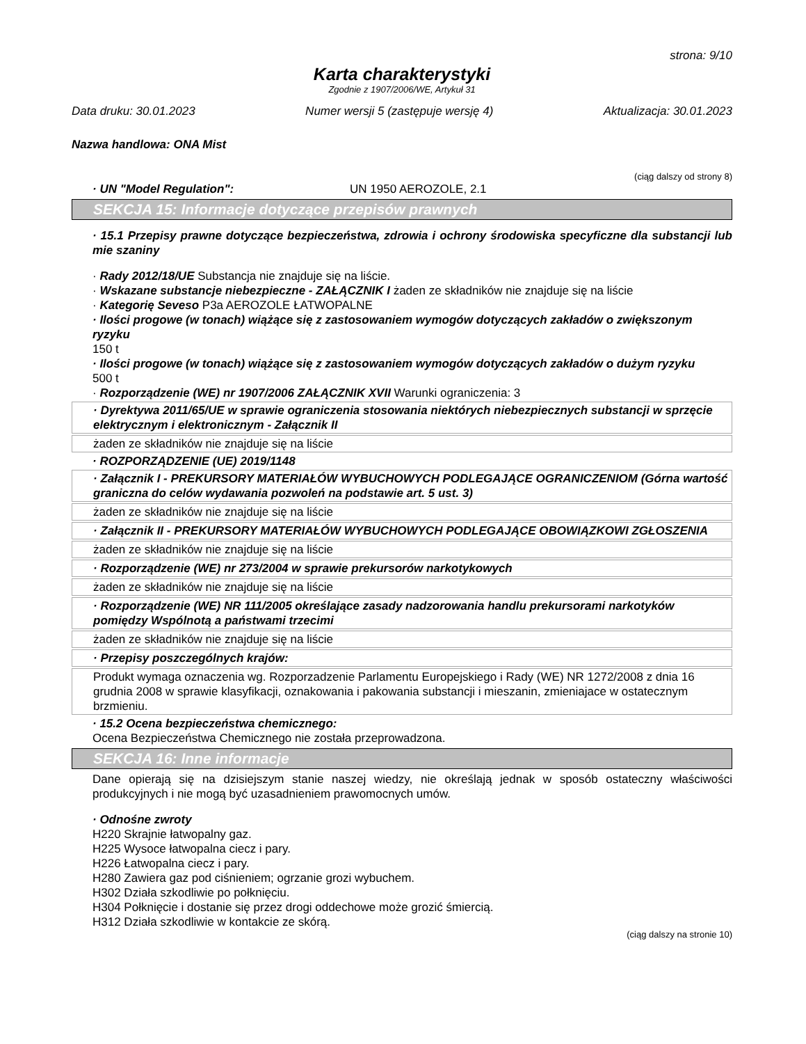strona: 9/10
Karta charakterystyki
Zgodnie z 1907/2006/WE, Artykuł 31
Data druku: 30.01.2023 Numer wersji 5 (zastępuje wersję 4) Aktualizacja: 30.01.2023
Nazwa handlowa: ONA Mist
(ciąg dalszy od strony 8)
· UN "Model Regulation": UN 1950 AEROZOLE, 2.1
SEKCJA 15: Informacje dotyczące przepisów prawnych
· 15.1 Przepisy prawne dotyczące bezpieczeństwa, zdrowia i ochrony środowiska specyficzne dla substancji lub mie szaniny
· Rady 2012/18/UE Substancja nie znajduje się na liście.
· Wskazane substancje niebezpieczne - ZAŁĄCZNIK I żaden ze składników nie znajduje się na liście
· Kategorię Seveso P3a AEROZOLE ŁATWOPALNE
· Ilości progowe (w tonach) wiążące się z zastosowaniem wymogów dotyczących zakładów o zwiększonym ryzyku
150 t
· Ilości progowe (w tonach) wiążące się z zastosowaniem wymogów dotyczących zakładów o dużym ryzyku
500 t
· Rozporządzenie (WE) nr 1907/2006 ZAŁĄCZNIK XVII Warunki ograniczenia: 3
· Dyrektywa 2011/65/UE w sprawie ograniczenia stosowania niektórych niebezpiecznych substancji w sprzęcie elektrycznym i elektronicznym - Załącznik II
żaden ze składników nie znajduje się na liście
· ROZPORZĄDZENIE (UE) 2019/1148
· Załącznik I - PREKURSORY MATERIAŁÓW WYBUCHOWYCH PODLEGAJĄCE OGRANICZENIOM (Górna wartość graniczna do celów wydawania pozwoleń na podstawie art. 5 ust. 3)
żaden ze składników nie znajduje się na liście
· Załącznik II - PREKURSORY MATERIAŁÓW WYBUCHOWYCH PODLEGAJĄCE OBOWIĄZKOWI ZGŁOSZENIA
żaden ze składników nie znajduje się na liście
· Rozporządzenie (WE) nr 273/2004 w sprawie prekursorów narkotykowych
żaden ze składników nie znajduje się na liście
· Rozporządzenie (WE) NR 111/2005 określające zasady nadzorowania handlu prekursorami narkotyków pomiędzy Wspólnotą a państwami trzecimi
żaden ze składników nie znajduje się na liście
· Przepisy poszczególnych krajów:
Produkt wymaga oznaczenia wg. Rozporzadzenie Parlamentu Europejskiego i Rady (WE) NR 1272/2008 z dnia 16 grudnia 2008 w sprawie klasyfikacji, oznakowania i pakowania substancji i mieszanin, zmieniajace w ostatecznym brzmieniu.
· 15.2 Ocena bezpieczeństwa chemicznego:
Ocena Bezpieczeństwa Chemicznego nie została przeprowadzona.
SEKCJA 16: Inne informacje
Dane opierają się na dzisiejszym stanie naszej wiedzy, nie określają jednak w sposób ostateczny właściwości produkcyjnych i nie mogą być uzasadnieniem prawomocnych umów.
· Odnośne zwroty
H220 Skrajnie łatwopalny gaz.
H225 Wysoce łatwopalna ciecz i pary.
H226 Łatwopalna ciecz i pary.
H280 Zawiera gaz pod ciśnieniem; ogrzanie grozi wybuchem.
H302 Działa szkodliwie po połknięciu.
H304 Połknięcie i dostanie się przez drogi oddechowe może grozić śmiercią.
H312 Działa szkodliwie w kontakcie ze skórą.
(ciąg dalszy na stronie 10)